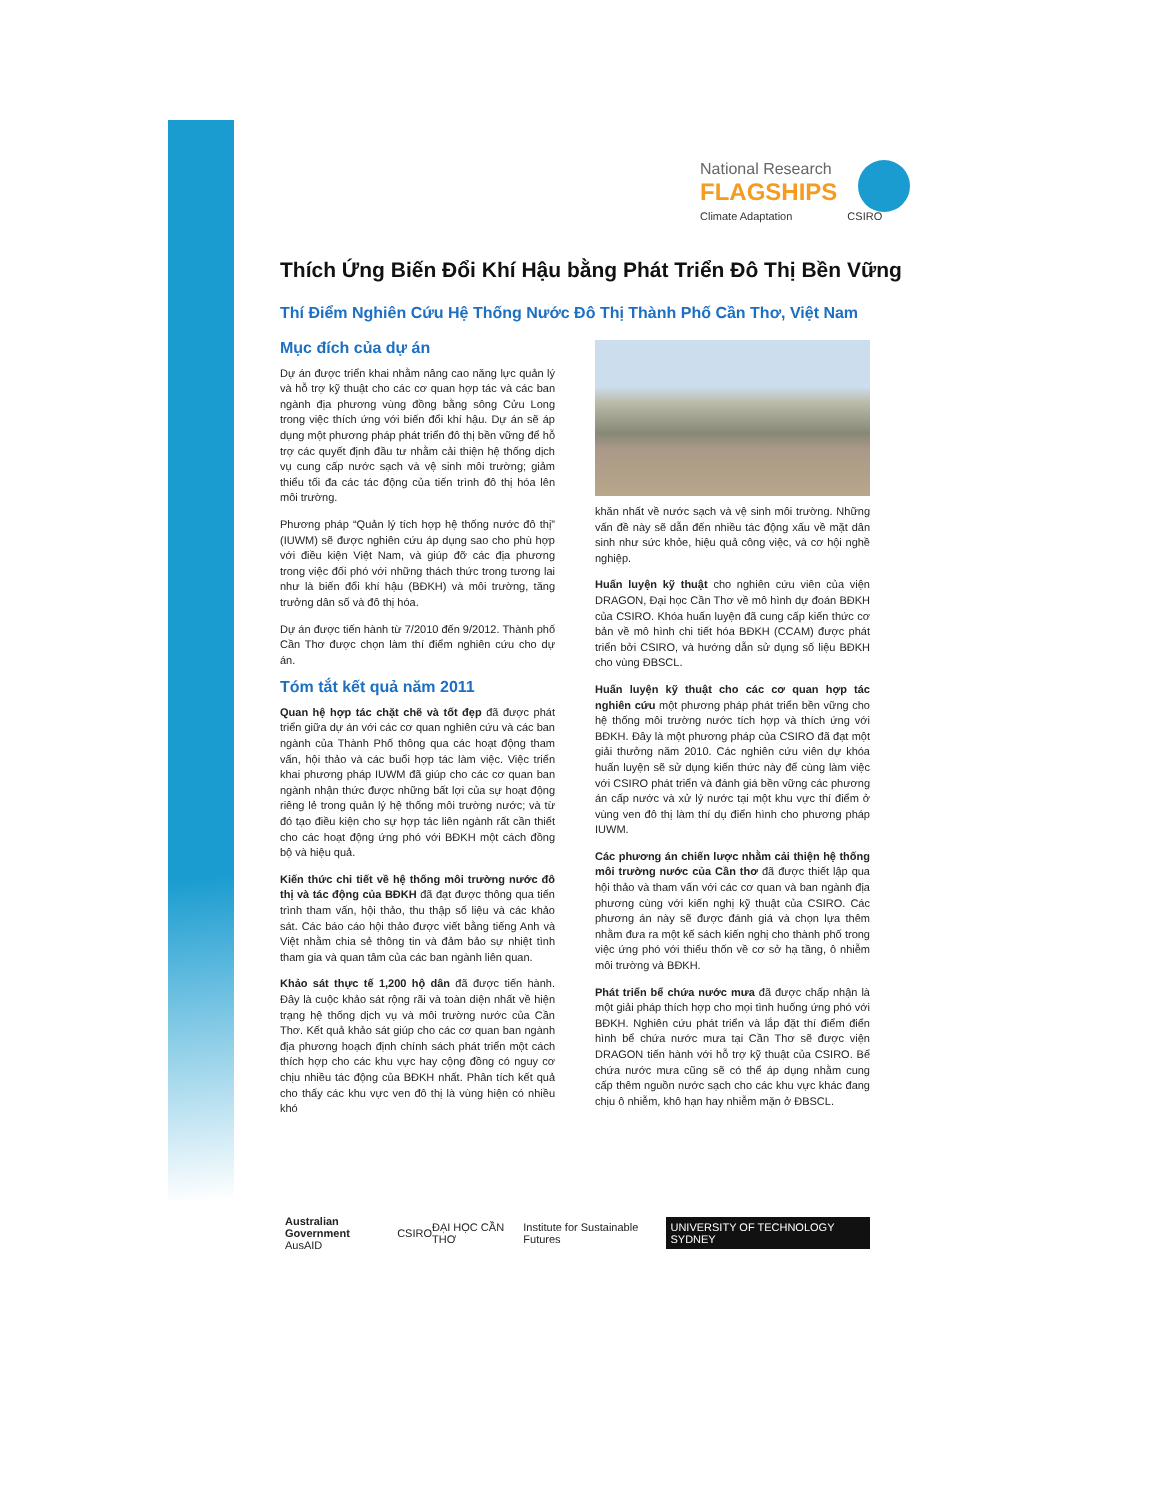National Research
FLAGSHIPS
Climate Adaptation CSIRO
Thích Ứng Biến Đổi Khí Hậu bằng Phát Triển Đô Thị Bền Vững
Thí Điểm Nghiên Cứu Hệ Thống Nước Đô Thị Thành Phố Cần Thơ, Việt Nam
Mục đích của dự án
Dự án được triển khai nhằm nâng cao năng lực quản lý và hỗ trợ kỹ thuật cho các cơ quan hợp tác và các ban ngành địa phương vùng đồng bằng sông Cửu Long trong việc thích ứng với biến đổi khí hậu. Dự án sẽ áp dụng một phương pháp phát triển đô thị bền vững để hỗ trợ các quyết định đầu tư nhằm cải thiện hệ thống dịch vụ cung cấp nước sạch và vệ sinh môi trường; giảm thiểu tối đa các tác động của tiến trình đô thị hóa lên môi trường.
Phương pháp “Quản lý tích hợp hệ thống nước đô thị” (IUWM) sẽ được nghiên cứu áp dụng sao cho phù hợp với điều kiện Việt Nam, và giúp đỡ các địa phương trong việc đối phó với những thách thức trong tương lai như là biến đổi khí hậu (BĐKH) và môi trường, tăng trưởng dân số và đô thị hóa.
Dự án được tiến hành từ 7/2010 đến 9/2012. Thành phố Cần Thơ được chọn làm thí điểm nghiên cứu cho dự án.
Tóm tắt kết quả năm 2011
Quan hệ hợp tác chặt chẽ và tốt đẹp đã được phát triển giữa dự án với các cơ quan nghiên cứu và các ban ngành của Thành Phố thông qua các hoạt động tham vấn, hội thảo và các buổi hợp tác làm việc. Việc triển khai phương pháp IUWM đã giúp cho các cơ quan ban ngành nhận thức được những bất lợi của sự hoạt động riêng lẻ trong quản lý hệ thống môi trường nước; và từ đó tạo điều kiện cho sự hợp tác liên ngành rất cần thiết cho các hoạt động ứng phó với BĐKH một cách đồng bộ và hiệu quả.
Kiến thức chi tiết về hệ thống môi trường nước đô thị và tác động của BĐKH đã đạt được thông qua tiến trình tham vấn, hội thảo, thu thập số liệu và các khảo sát. Các báo cáo hội thảo được viết bằng tiếng Anh và Việt nhằm chia sẻ thông tin và đảm bảo sự nhiệt tình tham gia và quan tâm của các ban ngành liên quan.
Khảo sát thực tế 1,200 hộ dân đã được tiến hành. Đây là cuộc khảo sát rộng rãi và toàn diện nhất về hiện trạng hệ thống dịch vụ và môi trường nước của Cần Thơ. Kết quả khảo sát giúp cho các cơ quan ban ngành địa phương hoạch định chính sách phát triển một cách thích hợp cho các khu vực hay cộng đồng có nguy cơ chịu nhiều tác động của BĐKH nhất. Phân tích kết quả cho thấy các khu vực ven đô thị là vùng hiện có nhiều khó
khăn nhất về nước sạch và vệ sinh môi trường. Những vấn đề này sẽ dẫn đến nhiều tác động xấu về mặt dân sinh như sức khỏe, hiệu quả công việc, và cơ hội nghề nghiệp.
Huấn luyện kỹ thuật cho nghiên cứu viên của viện DRAGON, Đại học Cần Thơ về mô hình dự đoán BĐKH của CSIRO. Khóa huấn luyện đã cung cấp kiến thức cơ bản về mô hình chi tiết hóa BĐKH (CCAM) được phát triển bởi CSIRO, và hướng dẫn sử dụng số liệu BĐKH cho vùng ĐBSCL.
Huấn luyện kỹ thuật cho các cơ quan hợp tác nghiên cứu một phương pháp phát triển bền vững cho hệ thống môi trường nước tích hợp và thích ứng với BĐKH. Đây là một phương pháp của CSIRO đã đạt một giải thưởng năm 2010. Các nghiên cứu viên dự khóa huấn luyện sẽ sử dụng kiến thức này để cùng làm việc với CSIRO phát triển và đánh giá bền vững các phương án cấp nước và xử lý nước tại một khu vực thí điểm ở vùng ven đô thị làm thí dụ điển hình cho phương pháp IUWM.
Các phương án chiến lược nhằm cải thiện hệ thống môi trường nước của Cần thơ đã được thiết lập qua hội thảo và tham vấn với các cơ quan và ban ngành địa phương cùng với kiến nghị kỹ thuật của CSIRO. Các phương án này sẽ được đánh giá và chọn lựa thêm nhằm đưa ra một kế sách kiến nghị cho thành phố trong việc ứng phó với thiếu thốn về cơ sở hạ tầng, ô nhiễm môi trường và BĐKH.
Phát triển bể chứa nước mưa đã được chấp nhận là một giải pháp thích hợp cho mọi tình huống ứng phó với BĐKH. Nghiên cứu phát triển và lắp đặt thí điểm điển hình bể chứa nước mưa tại Cần Thơ sẽ được viện DRAGON tiến hành với hỗ trợ kỹ thuật của CSIRO. Bể chứa nước mưa cũng sẽ có thể áp dụng nhằm cung cấp thêm nguồn nước sạch cho các khu vực khác đang chịu ô nhiễm, khô hạn hay nhiễm mặn ở ĐBSCL.
Australian Government
AusAID
CSIRO ĐẠI HỌC CẦN THƠ
Institute for Sustainable Futures
UNIVERSITY OF TECHNOLOGY SYDNEY